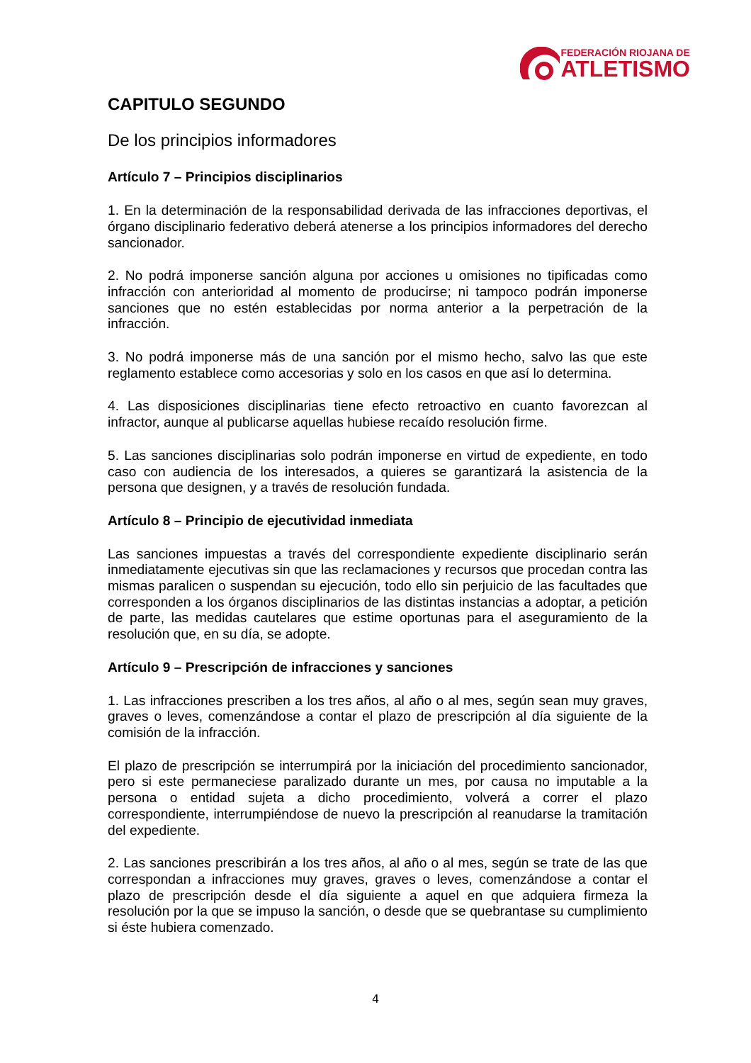FEDERACIÓN RIOJANA DE
ATLETISMO
CAPITULO SEGUNDO
De los principios informadores
Artículo 7 – Principios disciplinarios
1. En la determinación de la responsabilidad derivada de las infracciones deportivas, el órgano disciplinario federativo deberá atenerse a los principios informadores del derecho sancionador.
2. No podrá imponerse sanción alguna por acciones u omisiones no tipificadas como infracción con anterioridad al momento de producirse; ni tampoco podrán imponerse sanciones que no estén establecidas por norma anterior a la perpetración de la infracción.
3. No podrá imponerse más de una sanción por el mismo hecho, salvo las que este reglamento establece como accesorias y solo en los casos en que así lo determina.
4. Las disposiciones disciplinarias tiene efecto retroactivo en cuanto favorezcan al infractor, aunque al publicarse aquellas hubiese recaído resolución firme.
5. Las sanciones disciplinarias solo podrán imponerse en virtud de expediente, en todo caso con audiencia de los interesados, a quieres se garantizará la asistencia de la persona que designen, y a través de resolución fundada.
Artículo 8 – Principio de ejecutividad inmediata
Las sanciones impuestas a través del correspondiente expediente disciplinario serán inmediatamente ejecutivas sin que las reclamaciones y recursos que procedan contra las mismas paralicen o suspendan su ejecución, todo ello sin perjuicio de las facultades que corresponden a los órganos disciplinarios de las distintas instancias a adoptar, a petición de parte, las medidas cautelares que estime oportunas para el aseguramiento de la resolución que, en su día, se adopte.
Artículo 9 – Prescripción de infracciones y sanciones
1. Las infracciones prescriben a los tres años, al año o al mes, según sean muy graves, graves o leves, comenzándose a contar el plazo de prescripción al día siguiente de la comisión de la infracción.
El plazo de prescripción se interrumpirá por la iniciación del procedimiento sancionador, pero si este permaneciese paralizado durante un mes, por causa no imputable a la persona o entidad sujeta a dicho procedimiento, volverá a correr el plazo correspondiente, interrumpiéndose de nuevo la prescripción al reanudarse la tramitación del expediente.
2. Las sanciones prescribirán a los tres años, al año o al mes, según se trate de las que correspondan a infracciones muy graves, graves o leves, comenzándose a contar el plazo de prescripción desde el día siguiente a aquel en que adquiera firmeza la resolución por la que se impuso la sanción, o desde que se quebrantase su cumplimiento si éste hubiera comenzado.
4